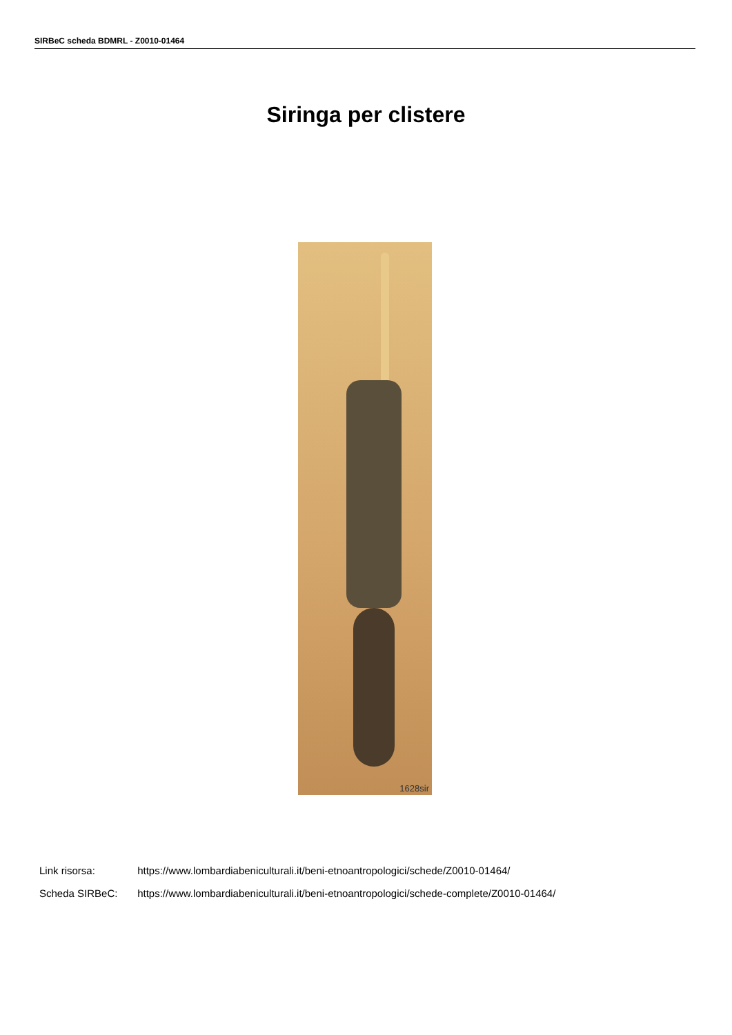SIRBeC scheda BDMRL - Z0010-01464
Siringa per clistere
1628sir
Link risorsa: https://www.lombardiabeniculturali.it/beni-etnoantropologici/schede/Z0010-01464/
Scheda SIRBeC: https://www.lombardiabeniculturali.it/beni-etnoantropologici/schede-complete/Z0010-01464/